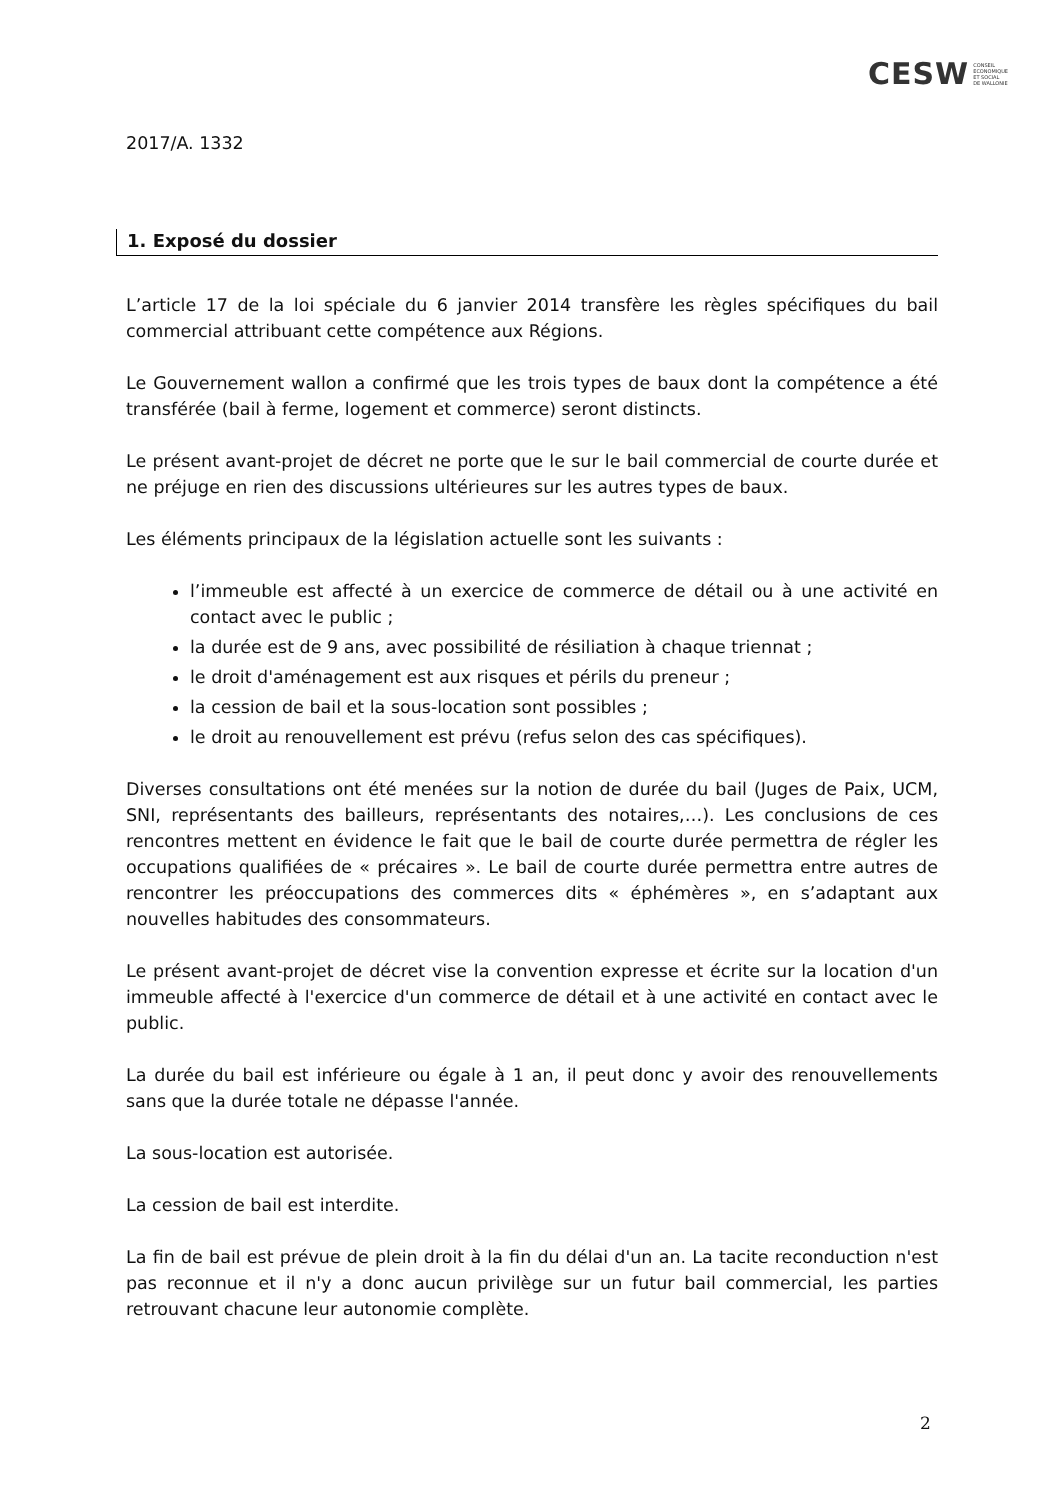CESW CONSEIL
ECONOMIQUE
ET SOCIAL
DE WALLONIE
2017/A. 1332
1. Exposé du dossier
L’article 17 de la loi spéciale du 6 janvier 2014 transfère les règles spécifiques du bail commercial attribuant cette compétence aux Régions.
Le Gouvernement wallon a confirmé que les trois types de baux dont la compétence a été transférée (bail à ferme, logement et commerce) seront distincts.
Le présent avant-projet de décret ne porte que le sur le bail commercial de courte durée et ne préjuge en rien des discussions ultérieures sur les autres types de baux.
Les éléments principaux de la législation actuelle sont les suivants :
l’immeuble est affecté à un exercice de commerce de détail ou à une activité en contact avec le public ;
la durée est de 9 ans, avec possibilité de résiliation à chaque triennat ;
le droit d'aménagement est aux risques et périls du preneur ;
la cession de bail et la sous-location sont possibles ;
le droit au renouvellement est prévu (refus selon des cas spécifiques).
Diverses consultations ont été menées sur la notion de durée du bail (Juges de Paix, UCM, SNI, représentants des bailleurs, représentants des notaires,…). Les conclusions de ces rencontres mettent en évidence le fait que le bail de courte durée permettra de régler les occupations qualifiées de « précaires ». Le bail de courte durée permettra entre autres de rencontrer les préoccupations des commerces dits « éphémères », en s’adaptant aux nouvelles habitudes des consommateurs.
Le présent avant-projet de décret vise la convention expresse et écrite sur la location d'un immeuble affecté à l'exercice d'un commerce de détail et à une activité en contact avec le public.
La durée du bail est inférieure ou égale à 1 an, il peut donc y avoir des renouvellements sans que la durée totale ne dépasse l'année.
La sous-location est autorisée.
La cession de bail est interdite.
La fin de bail est prévue de plein droit à la fin du délai d'un an. La tacite reconduction n'est pas reconnue et il n'y a donc aucun privilège sur un futur bail commercial, les parties retrouvant chacune leur autonomie complète.
2